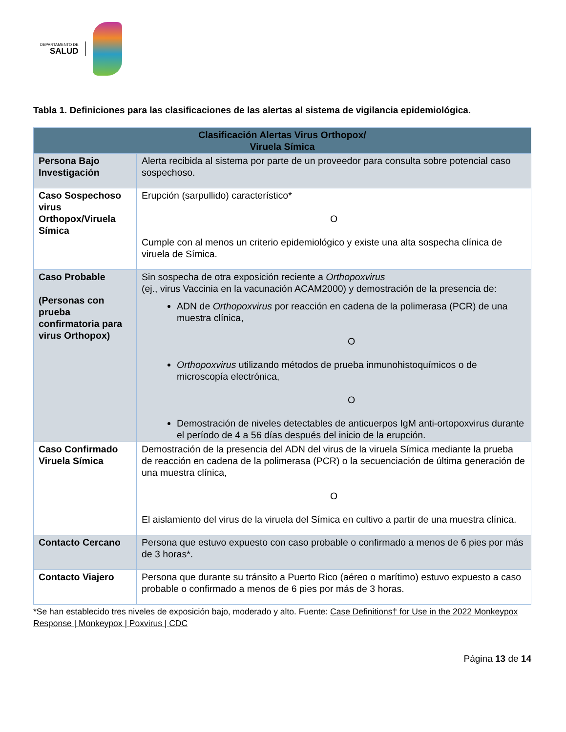DEPARTAMENTO DE
SALUD
Tabla 1. Definiciones para las clasificaciones de las alertas al sistema de vigilancia epidemiológica.
| Clasificación Alertas Virus Orthopox/ Viruela Símica | |
| --- | --- |
| Persona Bajo Investigación | Alerta recibida al sistema por parte de un proveedor para consulta sobre potencial caso sospechoso. |
| Caso Sospechoso virus Orthopox/Viruela Símica | Erupción (sarpullido) característico* O Cumple con al menos un criterio epidemiológico y existe una alta sospecha clínica de viruela de Símica. |
| Caso Probable (Personas con prueba confirmatoria para virus Orthopox) | Sin sospecha de otra exposición reciente a Orthopoxvirus (ej., virus Vaccinia en la vacunación ACAM2000) y demostración de la presencia de: ADN de Orthopoxvirus por reacción en cadena de la polimerasa (PCR) de una muestra clínica, O Orthopoxvirus utilizando métodos de prueba inmunohistoquímicos o de microscopía electrónica, O Demostración de niveles detectables de anticuerpos IgM anti-ortopoxvirus durante el período de 4 a 56 días después del inicio de la erupción. |
| Caso Confirmado Viruela Símica | Demostración de la presencia del ADN del virus de la viruela Símica mediante la prueba de reacción en cadena de la polimerasa (PCR) o la secuenciación de última generación de una muestra clínica, O El aislamiento del virus de la viruela del Símica en cultivo a partir de una muestra clínica. |
| Contacto Cercano | Persona que estuvo expuesto con caso probable o confirmado a menos de 6 pies por más de 3 horas*. |
| Contacto Viajero | Persona que durante su tránsito a Puerto Rico (aéreo o marítimo) estuvo expuesto a caso probable o confirmado a menos de 6 pies por más de 3 horas. |
*Se han establecido tres niveles de exposición bajo, moderado y alto. Fuente: Case Definitions† for Use in the 2022 Monkeypox Response | Monkeypox | Poxvirus | CDC
Página 13 de 14